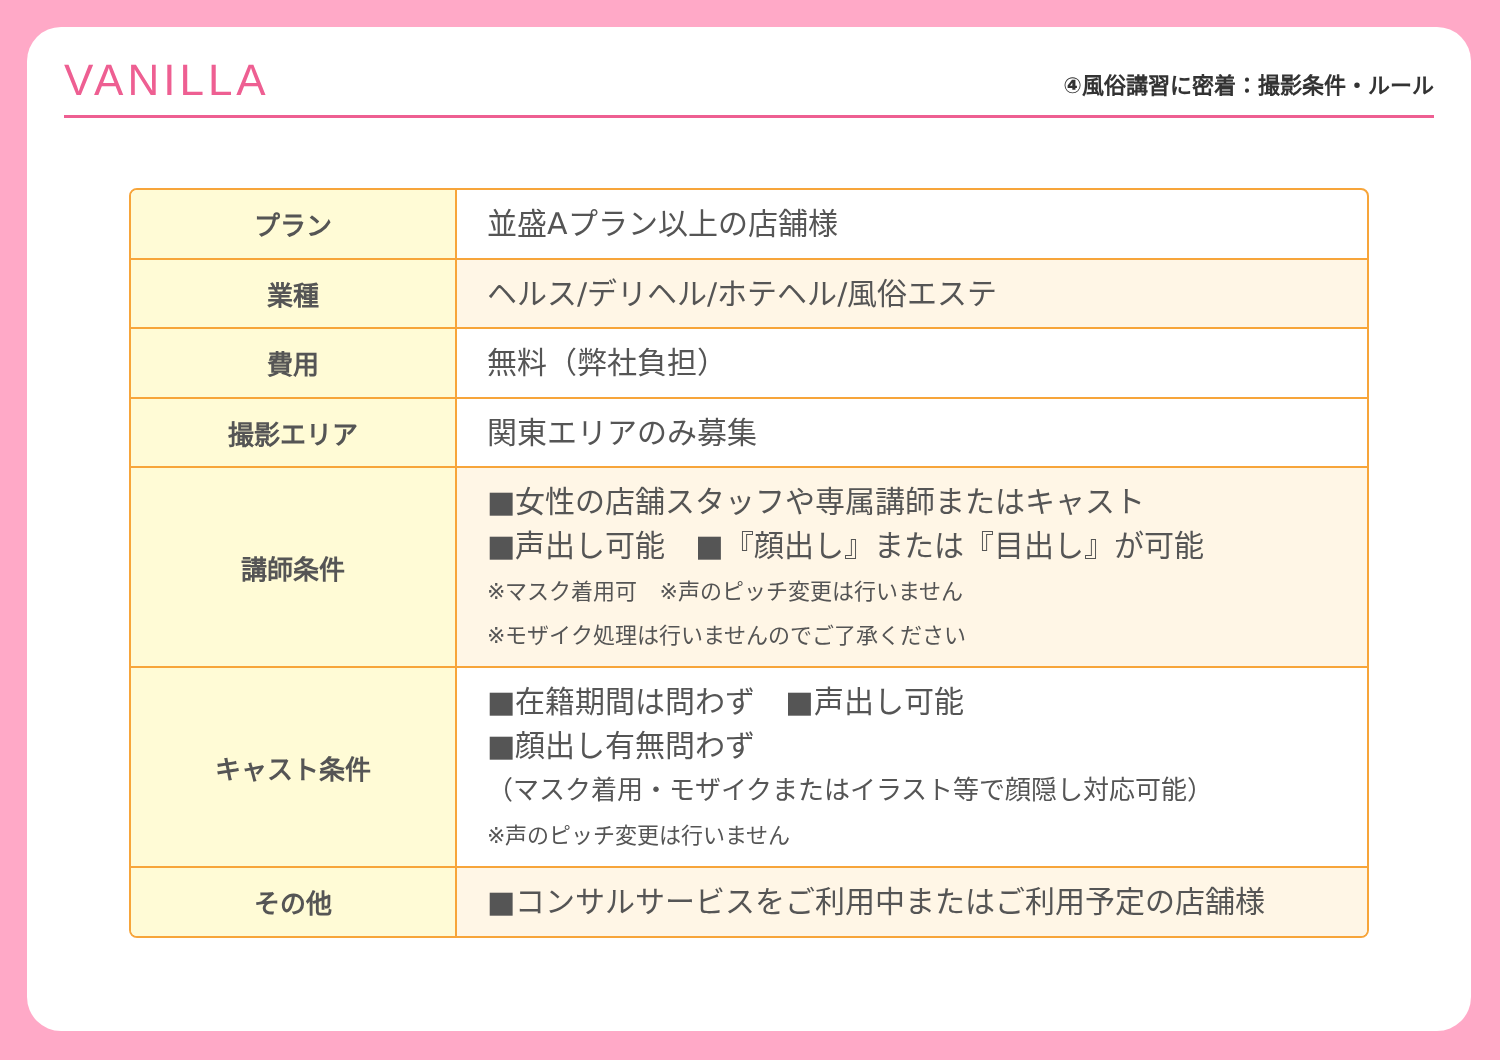VANILLA
④風俗講習に密着：撮影条件・ルール
| プラン | 並盛Aプラン以上の店舗様 |
| 業種 | ヘルス/デリヘル/ホテヘル/風俗エステ |
| 費用 | 無料（弊社負担） |
| 撮影エリア | 関東エリアのみ募集 |
| 講師条件 | ■女性の店舗スタッフや専属講師またはキャスト ■声出し可能 ■『顔出し』または『目出し』が可能 ※マスク着用可 ※声のピッチ変更は行いません ※モザイク処理は行いませんのでご了承ください |
| キャスト条件 | ■在籍期間は問わず ■声出し可能 ■顔出し有無問わず （マスク着用・モザイクまたはイラスト等で顔隠し対応可能） ※声のピッチ変更は行いません |
| その他 | ■コンサルサービスをご利用中またはご利用予定の店舗様 |